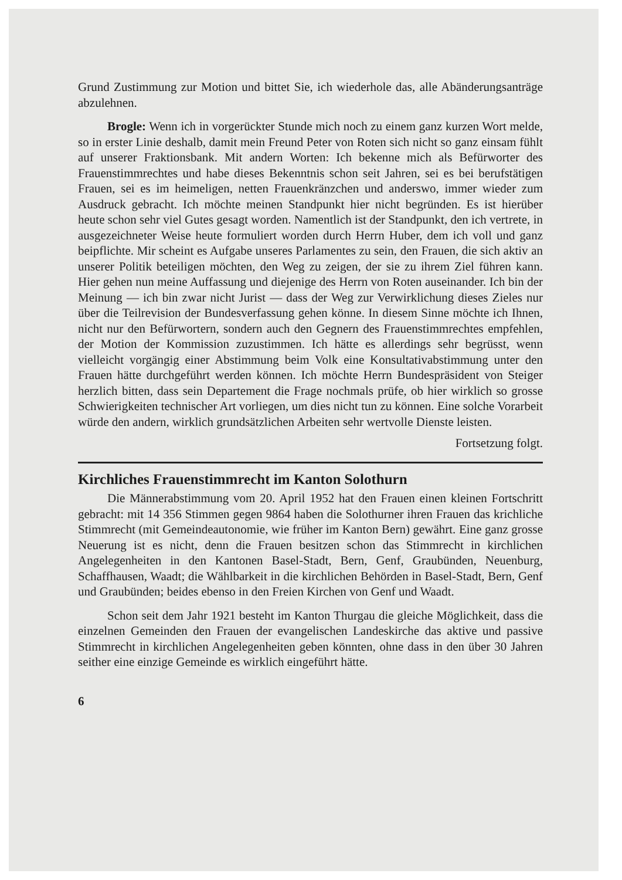Grund Zustimmung zur Motion und bittet Sie, ich wiederhole das, alle Abänderungsanträge abzulehnen.
Brogle: Wenn ich in vorgerückter Stunde mich noch zu einem ganz kurzen Wort melde, so in erster Linie deshalb, damit mein Freund Peter von Roten sich nicht so ganz einsam fühlt auf unserer Fraktionsbank. Mit andern Worten: Ich bekenne mich als Befürworter des Frauenstimmrechtes und habe dieses Bekenntnis schon seit Jahren, sei es bei berufstätigen Frauen, sei es im heimeligen, netten Frauenkränzchen und anderswo, immer wieder zum Ausdruck gebracht. Ich möchte meinen Standpunkt hier nicht begründen. Es ist hierüber heute schon sehr viel Gutes gesagt worden. Namentlich ist der Standpunkt, den ich vertrete, in ausgezeichneter Weise heute formuliert worden durch Herrn Huber, dem ich voll und ganz beipflichte. Mir scheint es Aufgabe unseres Parlamentes zu sein, den Frauen, die sich aktiv an unserer Politik beteiligen möchten, den Weg zu zeigen, der sie zu ihrem Ziel führen kann. Hier gehen nun meine Auffassung und diejenige des Herrn von Roten auseinander. Ich bin der Meinung — ich bin zwar nicht Jurist — dass der Weg zur Verwirklichung dieses Zieles nur über die Teilrevision der Bundesverfassung gehen könne. In diesem Sinne möchte ich Ihnen, nicht nur den Befürwortern, sondern auch den Gegnern des Frauenstimmrechtes empfehlen, der Motion der Kommission zuzustimmen. Ich hätte es allerdings sehr begrüsst, wenn vielleicht vorgängig einer Abstimmung beim Volk eine Konsultativabstimmung unter den Frauen hätte durchgeführt werden können. Ich möchte Herrn Bundespräsident von Steiger herzlich bitten, dass sein Departement die Frage nochmals prüfe, ob hier wirklich so grosse Schwierigkeiten technischer Art vorliegen, um dies nicht tun zu können. Eine solche Vorarbeit würde den andern, wirklich grundsätzlichen Arbeiten sehr wertvolle Dienste leisten.
Fortsetzung folgt.
Kirchliches Frauenstimmrecht im Kanton Solothurn
Die Männerabstimmung vom 20. April 1952 hat den Frauen einen kleinen Fortschritt gebracht: mit 14 356 Stimmen gegen 9864 haben die Solothurner ihren Frauen das krichliche Stimmrecht (mit Gemeindeautonomie, wie früher im Kanton Bern) gewährt. Eine ganz grosse Neuerung ist es nicht, denn die Frauen besitzen schon das Stimmrecht in kirchlichen Angelegenheiten in den Kantonen Basel-Stadt, Bern, Genf, Graubünden, Neuenburg, Schaffhausen, Waadt; die Wählbarkeit in die kirchlichen Behörden in Basel-Stadt, Bern, Genf und Graubünden; beides ebenso in den Freien Kirchen von Genf und Waadt.
Schon seit dem Jahr 1921 besteht im Kanton Thurgau die gleiche Möglichkeit, dass die einzelnen Gemeinden den Frauen der evangelischen Landeskirche das aktive und passive Stimmrecht in kirchlichen Angelegenheiten geben könnten, ohne dass in den über 30 Jahren seither eine einzige Gemeinde es wirklich eingeführt hätte.
6